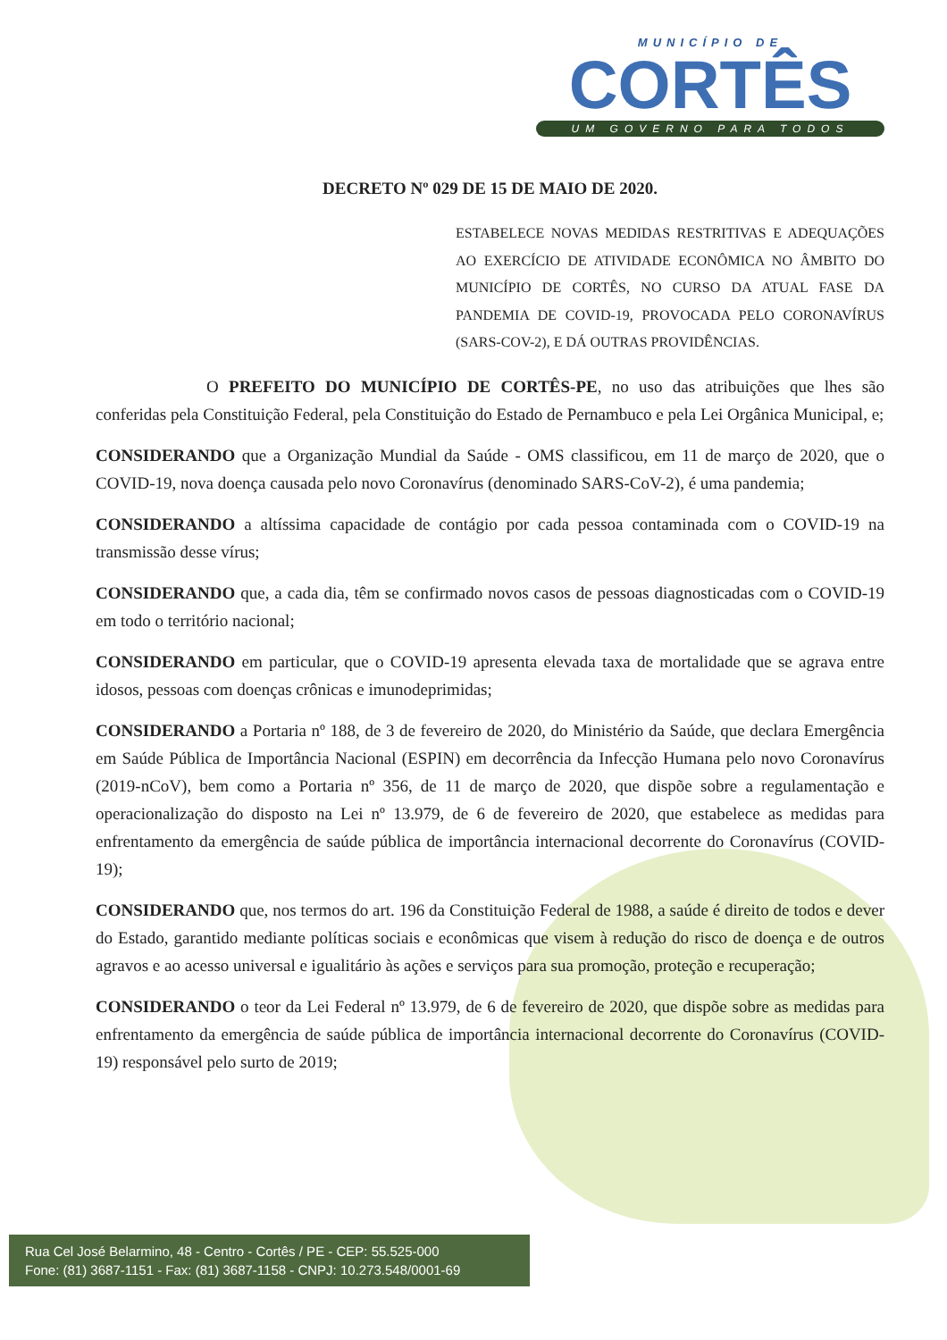MUNICÍPIO DE
CORTÊS
UM GOVERNO PARA TODOS
DECRETO Nº 029 DE 15 DE MAIO DE 2020.
ESTABELECE NOVAS MEDIDAS RESTRITIVAS E ADEQUAÇÕES AO EXERCÍCIO DE ATIVIDADE ECONÔMICA NO ÂMBITO DO MUNICÍPIO DE CORTÊS, NO CURSO DA ATUAL FASE DA PANDEMIA DE COVID-19, PROVOCADA PELO CORONAVÍRUS (SARS-COV-2), E DÁ OUTRAS PROVIDÊNCIAS.
O PREFEITO DO MUNICÍPIO DE CORTÊS-PE, no uso das atribuições que lhes são conferidas pela Constituição Federal, pela Constituição do Estado de Pernambuco e pela Lei Orgânica Municipal, e;
CONSIDERANDO que a Organização Mundial da Saúde - OMS classificou, em 11 de março de 2020, que o COVID-19, nova doença causada pelo novo Coronavírus (denominado SARS-CoV-2), é uma pandemia;
CONSIDERANDO a altíssima capacidade de contágio por cada pessoa contaminada com o COVID-19 na transmissão desse vírus;
CONSIDERANDO que, a cada dia, têm se confirmado novos casos de pessoas diagnosticadas com o COVID-19 em todo o território nacional;
CONSIDERANDO em particular, que o COVID-19 apresenta elevada taxa de mortalidade que se agrava entre idosos, pessoas com doenças crônicas e imunodeprimidas;
CONSIDERANDO a Portaria nº 188, de 3 de fevereiro de 2020, do Ministério da Saúde, que declara Emergência em Saúde Pública de Importância Nacional (ESPIN) em decorrência da Infecção Humana pelo novo Coronavírus (2019-nCoV), bem como a Portaria nº 356, de 11 de março de 2020, que dispõe sobre a regulamentação e operacionalização do disposto na Lei nº 13.979, de 6 de fevereiro de 2020, que estabelece as medidas para enfrentamento da emergência de saúde pública de importância internacional decorrente do Coronavírus (COVID-19);
CONSIDERANDO que, nos termos do art. 196 da Constituição Federal de 1988, a saúde é direito de todos e dever do Estado, garantido mediante políticas sociais e econômicas que visem à redução do risco de doença e de outros agravos e ao acesso universal e igualitário às ações e serviços para sua promoção, proteção e recuperação;
CONSIDERANDO o teor da Lei Federal nº 13.979, de 6 de fevereiro de 2020, que dispõe sobre as medidas para enfrentamento da emergência de saúde pública de importância internacional decorrente do Coronavírus (COVID-19) responsável pelo surto de 2019;
Rua Cel José Belarmino, 48 - Centro - Cortês / PE - CEP: 55.525-000
Fone: (81) 3687-1151 - Fax: (81) 3687-1158 - CNPJ: 10.273.548/0001-69